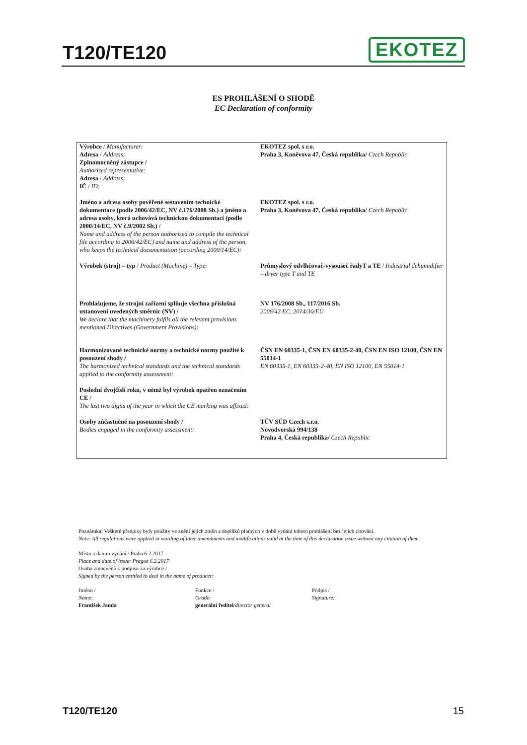T120/TE120
EKOTEZ
ES PROHLÁŠENÍ O SHODĚ
EC Declaration of conformity
| Výrobce / Manufacturer: Adresa / Address: Zplnomocněný zástupce / Authorised representative: Adresa / Address: IČ / ID: | EKOTEZ spol. s r.o. Praha 3, Koněvova 47, Česká republika/ Czech Republic |
| Jméno a adresa osoby pověřené sestavením technické dokumentace (podle 2006/42/EC, NV č.176/2008 Sb.) a jméno a adresa osoby, která uchovává technickou dokumentaci (podle 2000/14/EC, NV č.9/2002 Sb.) / Name and address of the person authorised to compile the technical file according to 2006/42/EC) and name and address of the person, who keeps the technical documentation (according 2000/14/EC): | EKOTEZ spol. s r.o. Praha 3, Koněvova 47, Česká republika/ Czech Republic |
| Výrobek (stroj) – typ / Product (Machine) – Type: | Průmyslový odvlhčovač-vysoušeč řadyT a TE / Industrial dehumidifier – dryer type T and TE |
| Prohlašujeme, že strojní zařízení splňuje všechna příslušná ustanovení uvedených směrnic (NV) / We declare that the machinery fulfils all the relevant provisions mentioned Directives (Government Provisions): | NV 176/2008 Sb., 117/2016 Sb. 2006/42 EC, 2014/30/EU |
| Harmonizované technické normy a technické normy použité k posouzení shody / The harmonized technical standards and the technical standards applied to the conformity assessment: | ČSN EN 60335-1, ČSN EN 60335-2-40, ČSN EN ISO 12100, ČSN EN 55014-1 EN 60335-1, EN 60335-2-40, EN ISO 12100, EN 55014-1 |
| Poslední dvojčíslí roku, v němž byl výrobek opatřen označením CE / The last two digits of the year in which the CE marking was affixed: | |
| Osoby zúčastněné na posouzení shody / Bodies engaged in the conformity assessment: | TÜV SÜD Czech s.r.o. Novodvorská 994/138 Praha 4, Česká republika/ Czech Republic |
Poznámka: Veškeré předpisy byly použity ve znění jejich změn a doplňků platných v době vydání tohoto prohlášení bez jejich citování.
Note: All regulations were applied in wording of later amendments and modifications valid at the time of this declaration issue without any citation of them.
Místo a datum vydání / Praha 6.2.2017
Place and date of issue: Prague 6.2.2017
Osoba zmocněná k podpisu za výrobce /
Signed by the person entitled to deal in the name of producer:
Jméno /
Name:
František Janda
Funkce /
Grade:
generální ředitel/director general
Podpis /
Signature:
T120/TE120 15